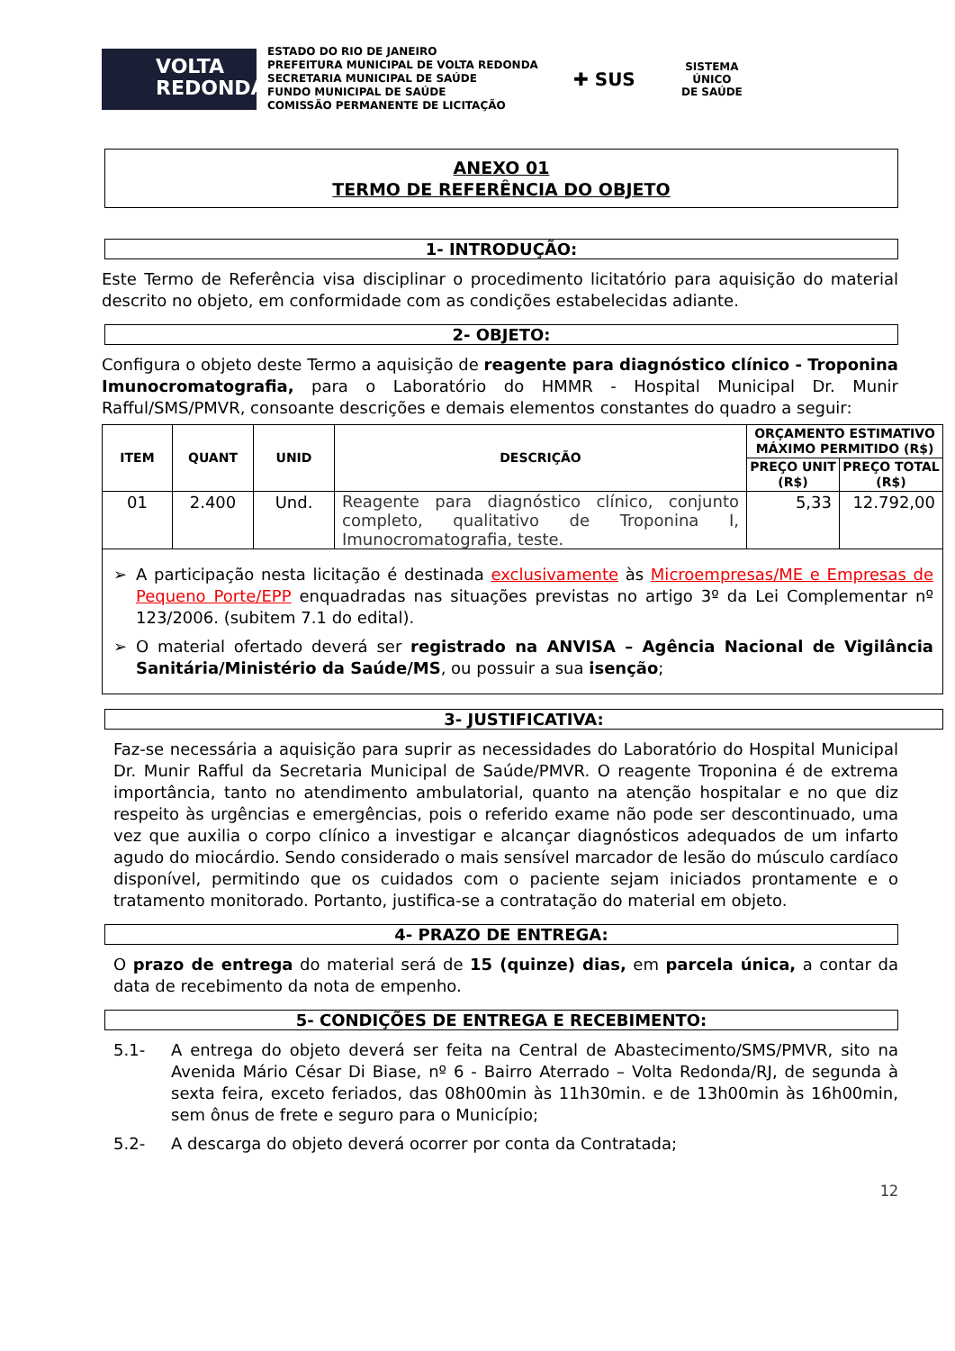VOLTA
REDONDA
ESTADO DO RIO DE JANEIRO
PREFEITURA MUNICIPAL DE VOLTA REDONDA
SECRETARIA MUNICIPAL DE SAÚDE
FUNDO MUNICIPAL DE SAÚDE
COMISSÃO PERMANENTE DE LICITAÇÃO
✚ SUS
SISTEMA
ÚNICO
DE SAÚDE
ANEXO 01
TERMO DE REFERÊNCIA DO OBJETO
1- INTRODUÇÃO:
Este Termo de Referência visa disciplinar o procedimento licitatório para aquisição do material descrito no objeto, em conformidade com as condições estabelecidas adiante.
2- OBJETO:
Configura o objeto deste Termo a aquisição de reagente para diagnóstico clínico - Troponina Imunocromatografia, para o Laboratório do HMMR - Hospital Municipal Dr. Munir Rafful/SMS/PMVR, consoante descrições e demais elementos constantes do quadro a seguir:
| ITEM | QUANT | UNID | DESCRIÇÃO | ORÇAMENTO ESTIMATIVO MÁXIMO PERMITIDO (R$) | |
| --- | --- | --- | --- | --- | --- |
| | | | | PREÇO UNIT (R$) | PREÇO TOTAL (R$) |
| 01 | 2.400 | Und. | Reagente para diagnóstico clínico, conjunto completo, qualitativo de Troponina I, Imunocromatografia, teste. | 5,33 | 12.792,00 |
| ➢ A participação nesta licitação é destinada exclusivamente às Microempresas/ME e Empresas de Pequeno Porte/EPP enquadradas nas situações previstas no artigo 3º da Lei Complementar nº 123/2006. (subitem 7.1 do edital). ➢ O material ofertado deverá ser registrado na ANVISA – Agência Nacional de Vigilância Sanitária/Ministério da Saúde/MS , ou possuir a sua isenção ; | | | | | |
3- JUSTIFICATIVA:
Faz-se necessária a aquisição para suprir as necessidades do Laboratório do Hospital Municipal Dr. Munir Rafful da Secretaria Municipal de Saúde/PMVR. O reagente Troponina é de extrema importância, tanto no atendimento ambulatorial, quanto na atenção hospitalar e no que diz respeito às urgências e emergências, pois o referido exame não pode ser descontinuado, uma vez que auxilia o corpo clínico a investigar e alcançar diagnósticos adequados de um infarto agudo do miocárdio. Sendo considerado o mais sensível marcador de lesão do músculo cardíaco disponível, permitindo que os cuidados com o paciente sejam iniciados prontamente e o tratamento monitorado. Portanto, justifica-se a contratação do material em objeto.
4- PRAZO DE ENTREGA:
O prazo de entrega do material será de 15 (quinze) dias, em parcela única, a contar da data de recebimento da nota de empenho.
5- CONDIÇÕES DE ENTREGA E RECEBIMENTO:
5.1- A entrega do objeto deverá ser feita na Central de Abastecimento/SMS/PMVR, sito na Avenida Mário César Di Biase, nº 6 - Bairro Aterrado – Volta Redonda/RJ, de segunda à sexta feira, exceto feriados, das 08h00min às 11h30min. e de 13h00min às 16h00min, sem ônus de frete e seguro para o Município;
5.2- A descarga do objeto deverá ocorrer por conta da Contratada;
12